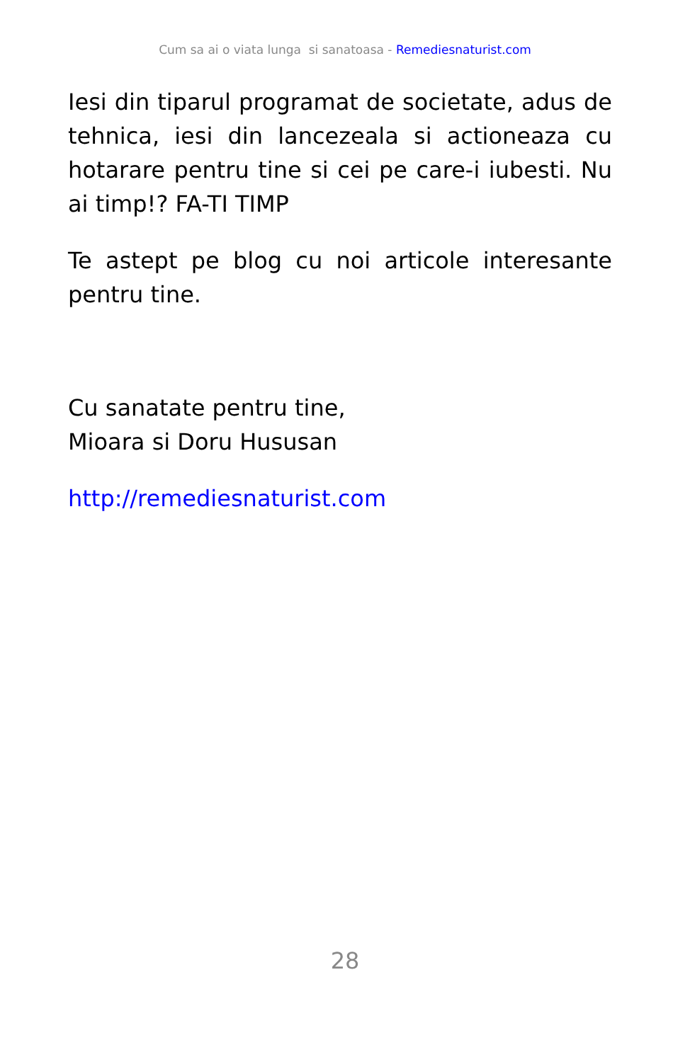Cum sa ai o viata lunga si sanatoasa - Remediesnaturist.com
Iesi din tiparul programat de societate, adus de tehnica, iesi din lancezeala si actioneaza cu hotarare pentru tine si cei pe care-i iubesti. Nu ai timp!? FA-TI TIMP
Te astept pe blog cu noi articole interesante pentru tine.
Cu sanatate pentru tine,
Mioara si Doru Hususan
http://remediesnaturist.com
28